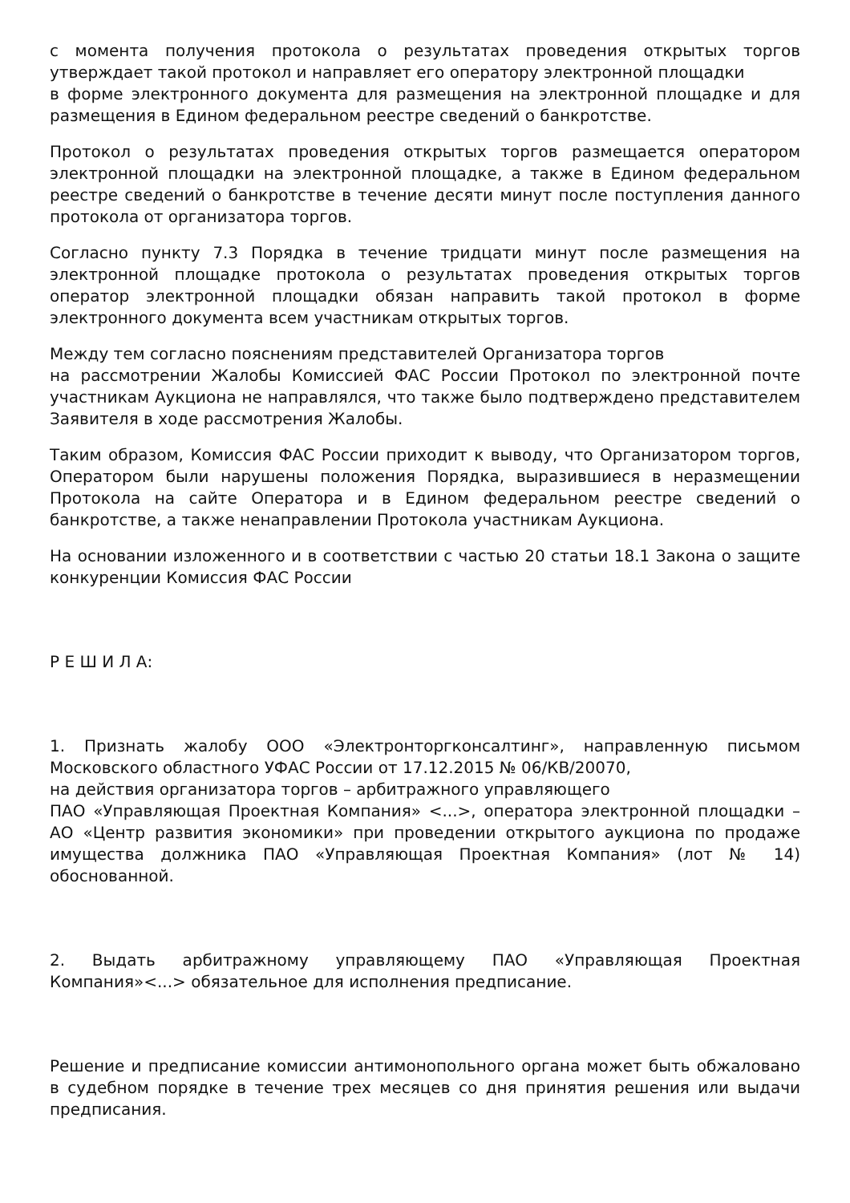с момента получения протокола о результатах проведения открытых торгов утверждает такой протокол и направляет его оператору электронной площадки
в форме электронного документа для размещения на электронной площадке и для размещения в Едином федеральном реестре сведений о банкротстве.
Протокол о результатах проведения открытых торгов размещается оператором электронной площадки на электронной площадке, а также в Едином федеральном реестре сведений о банкротстве в течение десяти минут после поступления данного протокола от организатора торгов.
Согласно пункту 7.3 Порядка в течение тридцати минут после размещения на электронной площадке протокола о результатах проведения открытых торгов оператор электронной площадки обязан направить такой протокол в форме электронного документа всем участникам открытых торгов.
Между тем согласно пояснениям представителей Организатора торгов
на рассмотрении Жалобы Комиссией ФАС России Протокол по электронной почте участникам Аукциона не направлялся, что также было подтверждено представителем Заявителя в ходе рассмотрения Жалобы.
Таким образом, Комиссия ФАС России приходит к выводу, что Организатором торгов, Оператором были нарушены положения Порядка, выразившиеся в неразмещении Протокола на сайте Оператора и в Едином федеральном реестре сведений о банкротстве, а также ненаправлении Протокола участникам Аукциона.
На основании изложенного и в соответствии с частью 20 статьи 18.1 Закона о защите конкуренции Комиссия ФАС России
Р Е Ш И Л А:
1. Признать жалобу ООО «Электронторгконсалтинг», направленную письмом Московского областного УФАС России от 17.12.2015 № 06/КВ/20070,
на действия организатора торгов – арбитражного управляющего
ПАО «Управляющая Проектная Компания» <...>, оператора электронной площадки – АО «Центр развития экономики» при проведении открытого аукциона по продаже имущества должника ПАО «Управляющая Проектная Компания» (лот № 14) обоснованной.
2. Выдать арбитражному управляющему ПАО «Управляющая Проектная Компания»<...> обязательное для исполнения предписание.
Решение и предписание комиссии антимонопольного органа может быть обжаловано в судебном порядке в течение трех месяцев со дня принятия решения или выдачи предписания.